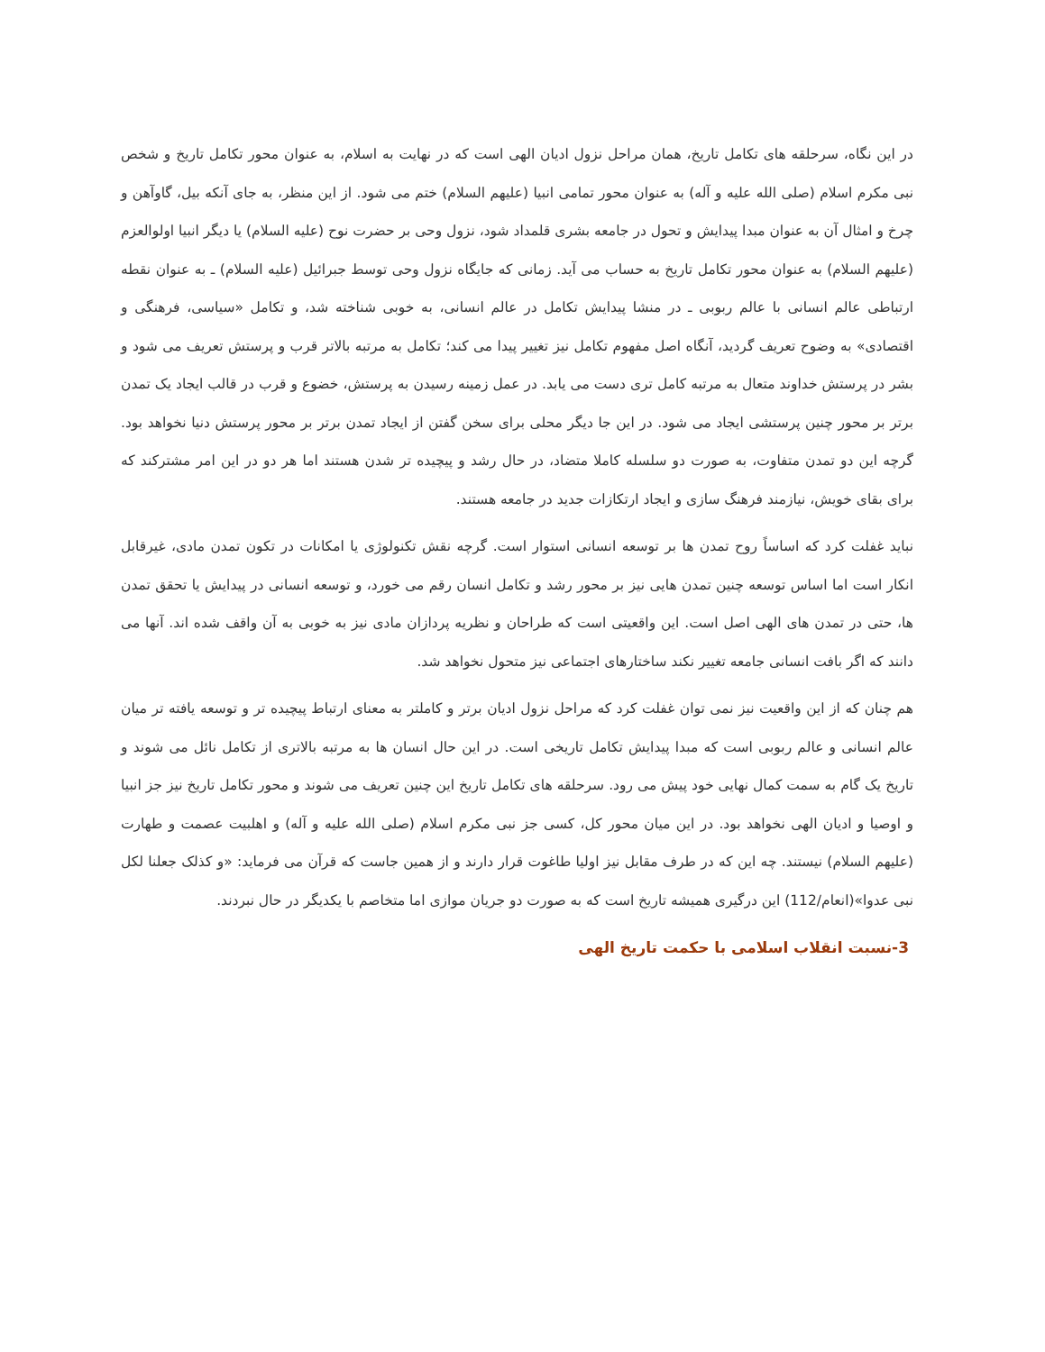در این نگاه، سرحلقه های تکامل تاریخ، همان مراحل نزول ادیان الهی است که در نهایت به اسلام، به عنوان محور تکامل تاریخ و شخص نبی مکرم اسلام (صلی الله علیه و آله) به عنوان محور تمامی انبیا (علیهم السلام) ختم می شود. از این منظر، به جای آنکه بیل، گاوآهن و چرخ و امثال آن به عنوان مبدا پیدایش و تحول در جامعه بشری قلمداد شود، نزول وحی بر حضرت نوح (علیه السلام) یا دیگر انبیا اولوالعزم (علیهم السلام) به عنوان محور تکامل تاریخ به حساب می آید. زمانی که جایگاه نزول وحی توسط جبرائیل (علیه السلام) ـ به عنوان نقطه ارتباطی عالم انسانی با عالم ربوبی ـ در منشا پیدایش تکامل در عالم انسانی، به خوبی شناخته شد، و تکامل «سیاسی، فرهنگی و اقتصادی» به وضوح تعریف گردید، آنگاه اصل مفهوم تکامل نیز تغییر پیدا می کند؛ تکامل به مرتبه بالاتر قرب و پرستش تعریف می شود و بشر در پرستش خداوند متعال به مرتبه کامل تری دست می یابد. در عمل زمینه رسیدن به پرستش، خضوع و قرب در قالب ایجاد یک تمدن برتر بر محور چنین پرستشی ایجاد می شود. در این جا دیگر محلی برای سخن گفتن از ایجاد تمدن برتر بر محور پرستش دنیا نخواهد بود. گرچه این دو تمدن متفاوت، به صورت دو سلسله کاملا متضاد، در حال رشد و پیچیده تر شدن هستند اما هر دو در این امر مشترکند که برای بقای خویش، نیازمند فرهنگ سازی و ایجاد ارتکازات جدید در جامعه هستند.
نباید غفلت کرد که اساساً روح تمدن ها بر توسعه انسانی استوار است. گرچه نقش تکنولوژی یا امکانات در تکون تمدن مادی، غیرقابل انکار است اما اساس توسعه چنین تمدن هایی نیز بر محور رشد و تکامل انسان رقم می خورد، و توسعه انسانی در پیدایش یا تحقق تمدن ها، حتی در تمدن های الهی اصل است. این واقعیتی است که طراحان و نظریه پردازان مادی نیز به خوبی به آن واقف شده اند. آنها می دانند که اگر بافت انسانی جامعه تغییر نکند ساختارهای اجتماعی نیز متحول نخواهد شد.
هم چنان که از این واقعیت نیز نمی توان غفلت کرد که مراحل نزول ادیان برتر و کاملتر به معنای ارتباط پیچیده تر و توسعه یافته تر میان عالم انسانی و عالم ربوبی است که مبدا پیدایش تکامل تاریخی است. در این حال انسان ها به مرتبه بالاتری از تکامل نائل می شوند و تاریخ یک گام به سمت کمال نهایی خود پیش می رود. سرحلقه های تکامل تاریخ این چنین تعریف می شوند و محور تکامل تاریخ نیز جز انبیا و اوصیا و ادیان الهی نخواهد بود. در این میان محور کل، کسی جز نبی مکرم اسلام (صلی الله علیه و آله) و اهلبیت عصمت و طهارت (علیهم السلام) نیستند. چه این که در طرف مقابل نیز اولیا طاغوت قرار دارند و از همین جاست که قرآن می فرماید: «و کذلک جعلنا لکل نبی عدوا»(انعام/112) این درگیری همیشه تاریخ است که به صورت دو جریان موازی اما متخاصم با یکدیگر در حال نبردند.
3-نسبت انقلاب اسلامی با حکمت تاریخ الهی